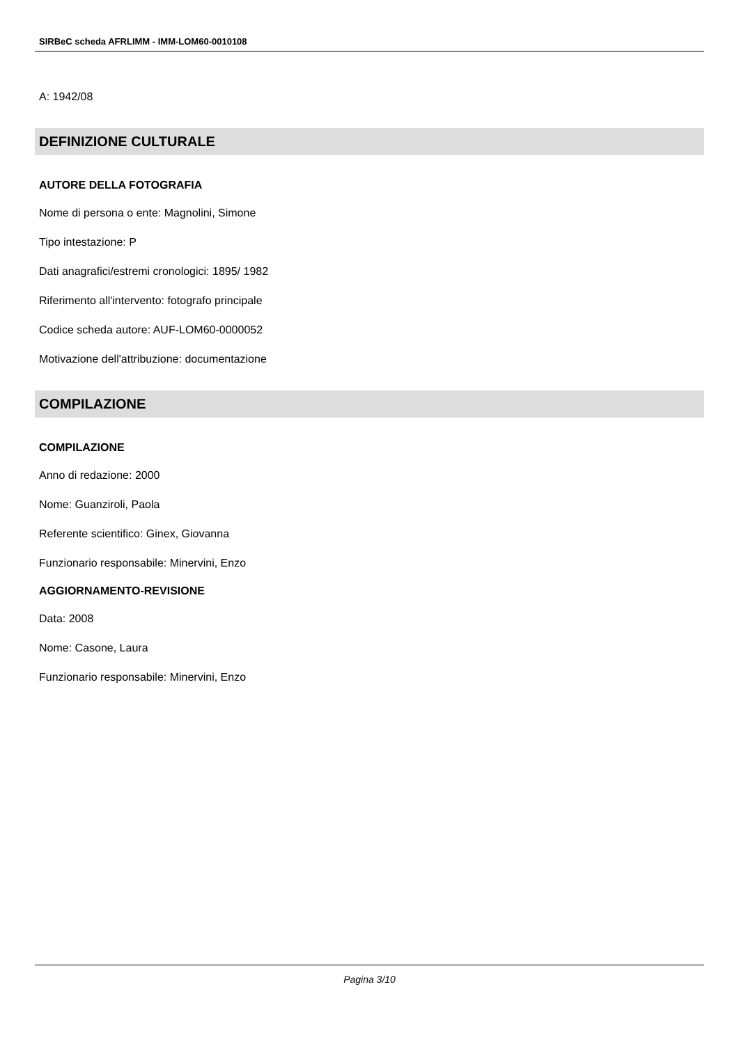SIRBeC scheda AFRLIMM - IMM-LOM60-0010108
A: 1942/08
DEFINIZIONE CULTURALE
AUTORE DELLA FOTOGRAFIA
Nome di persona o ente: Magnolini, Simone
Tipo intestazione: P
Dati anagrafici/estremi cronologici: 1895/ 1982
Riferimento all'intervento: fotografo principale
Codice scheda autore: AUF-LOM60-0000052
Motivazione dell'attribuzione: documentazione
COMPILAZIONE
COMPILAZIONE
Anno di redazione: 2000
Nome: Guanziroli, Paola
Referente scientifico: Ginex, Giovanna
Funzionario responsabile: Minervini, Enzo
AGGIORNAMENTO-REVISIONE
Data: 2008
Nome: Casone, Laura
Funzionario responsabile: Minervini, Enzo
Pagina 3/10